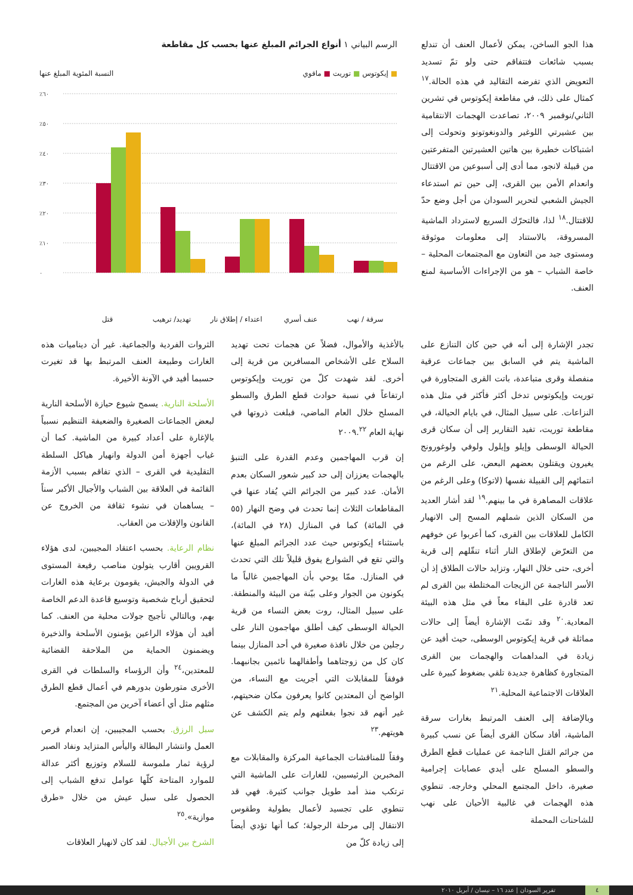هذا الجو الساخن، يمكن لأعمال العنف أن تندلع بسبب شائعات فتتفاقم حتى ولو تمّ تسديد التعويض الذي تفرضه التقاليد في هذه الحالة.<sup>١٧</sup> كمثال على ذلك، في مقاطعة إيكوتوس في تشرين الثاني/نوفمبر ٢٠٠٩، تصاعدت الهجمات الانتقامية بين عشيرتي اللوغير والدونغوتونو وتحولت إلى اشتباكات خطيرة بين هاتين العشيرتين المتفرعتين من قبيلة لانجو، مما أدى إلى أسبوعين من الاقتتال وانعدام الأمن بين القرى، إلى حين تم استدعاء الجيش الشعبي لتحرير السودان من أجل وضع حدّ للاقتتال.<sup>١٨</sup> لذا، فالتحرّك السريع لاسترداد الماشية المسروقة، بالاستناد إلى معلومات موثوقة ومستوى جيد من التعاون مع المجتمعات المحلية – خاصة الشباب – هو من الإجراءات الأساسية لمنع العنف.
الرسم البياني ١ أنواع الجرائم المبلغ عنها بحسب كل مقاطعة
■ إيكوتوس ■ توريت ■ ماقوي النسبة المئوية المبلغ عنها
٪٦٠
٪٥٠
٪٤٠
٪٣٠
٪٢٠
٪١٠
٠
قتل تهديد/ ترهيب اعتداء / إطلاق نار عنف أسري سرقة / نهب
تجدر الإشارة إلى أنه في حين كان التنازع على الماشية يتم في السابق بين جماعات عرقية منفصلة وقرى متباعدة، باتت القرى المتجاورة في توريت وإيكوتوس تدخل أكثر فأكثر في مثل هذه النزاعات. على سبيل المثال، في بايام الحيالة، في مقاطعة توريت، تفيد التقارير إلى أن سكان قرى الحيالة الوسطى وإيلو وإيلول ولوفي ولوغورونج يغيرون ويقتلون بعضهم البعض، على الرغم من انتمائهم إلى القبيلة نفسها (لاتوكا) وعلى الرغم من علاقات المصاهرة في ما بينهم.<sup>١٩</sup> لقد أشار العديد من السكان الذين شملهم المسح إلى الانهيار الكامل للعلاقات بين القرى، كما أعربوا عن خوفهم من التعرّض لإطلاق النار أثناء تنقّلهم إلى قرية أخرى، حتى خلال النهار، وتزايد حالات الطلاق إذ أن الأسر الناجمة عن الزيجات المختلطة بين القرى لم تعد قادرة على البقاء معاً في مثل هذه البيئة المعادية.<sup>٢٠</sup> وقد تمّت الإشارة أيضاً إلى حالات مماثلة في قرية إيكوتوس الوسطى، حيث أفيد عن زيادة في المداهمات والهجمات بين القرى المتجاورة كظاهرة جديدة تلقي بضغوط كبيرة على العلاقات الاجتماعية المحلية.<sup>٢١</sup>
وبالإضافة إلى العنف المرتبط بغارات سرقة الماشية، أفاد سكان القرى أيضاً عن نسب كبيرة من جرائم القتل الناجمة عن عمليات قطع الطرق والسطو المسلح على أيدي عصابات إجرامية صغيرة، داخل المجتمع المحلي وخارجه. تنطوي هذه الهجمات في غالبية الأحيان على نهب للشاحنات المحملة
بالأغذية والأموال، فضلاً عن هجمات تحت تهديد السلاح على الأشخاص المسافرين من قرية إلى أخرى. لقد شهدت كلّ من توريت وإيكوتوس ارتفاعاً في نسبة حوادث قطع الطرق والسطو المسلح خلال العام الماضي، فبلغت ذروتها في نهاية العام ٢٠٠٩.<sup>٢٢</sup>
إن قرب المهاجمين وعدم القدرة على التنبؤ بالهجمات يعززان إلى حد كبير شعور السكان بعدم الأمان. عدد كبير من الجرائم التي يُفاد عنها في المقاطعات الثلاث إنما تحدث في وضح النهار (٥٥ في المائة) كما في المنازل (٢٨ في المائة)، باستثناء إيكوتوس حيث عدد الجرائم المبلغ عنها والتي تقع في الشوارع يفوق قليلاً تلك التي تحدث في المنازل. ممّا يوحي بأن المهاجمين غالباً ما يكونون من الجوار وعلى بيّنة من البيئة والمنطقة. على سبيل المثال، روت بعض النساء من قرية الحيالة الوسطى كيف أطلق مهاجمون النار على رجلين من خلال نافذة صغيرة في أحد المنازل بينما كان كل من زوجتاهما وأطفالهما نائمين بجانبهما. فوفقاً للمقابلات التي أجريت مع النساء، من الواضح أن المعتدين كانوا يعرفون مكان ضحيتهم، غير أنهم قد نجوا بفعلتهم ولم يتم الكشف عن هويتهم.<sup>٢٣</sup>
وفقاً للمناقشات الجماعية المركزة والمقابلات مع المخبرين الرئيسيين، للغارات على الماشية التي ترتكب منذ أمد طويل جوانب كثيرة. فهي قد تنطوي على تجسيد لأعمال بطولية وطقوس الانتقال إلى مرحلة الرجولة؛ كما أنها تؤدي أيضاً إلى زيادة كلّ من
الثروات الفردية والجماعية. غير أن ديناميات هذه الغارات وطبيعة العنف المرتبط بها قد تغيرت حسبما أفيد في الآونة الأخيرة.
الأسلحة النارية. يسمح شيوع حيازة الأسلحة النارية لبعض الجماعات الصغيرة والضعيفة التنظيم نسبياً بالإغارة على أعداد كبيرة من الماشية. كما أن غياب أجهزة أمن الدولة وانهيار هياكل السلطة التقليدية في القرى – الذي تفاقم بسبب الأزمة القائمة في العلاقة بين الشباب والأجيال الأكبر سناً – يساهمان في نشوء ثقافة من الخروج عن القانون والإفلات من العقاب.
نظام الرعاية. بحسب اعتقاد المجيبين، لدى هؤلاء القرويين أقارب يتولون مناصب رفيعة المستوى في الدولة والجيش، يقومون برعاية هذه الغارات لتحقيق أرباح شخصية وتوسيع قاعدة الدعم الخاصة بهم، وبالتالي تأجيج جولات محلية من العنف. كما أفيد أن هؤلاء الراعين يؤمنون الأسلحة والذخيرة ويضمنون الحماية من الملاحقة القضائية للمعتدين،<sup>٢٤</sup> وأن الرؤساء والسلطات في القرى الأخرى متورطون بدورهم في أعمال قطع الطرق مثلهم مثل أي أعضاء آخرين من المجتمع.
سبل الرزق. بحسب المجيبين، إن انعدام فرص العمل وانتشار البطالة واليأس المتزايد ونفاد الصبر لرؤية ثمار ملموسة للسلام وتوزيع أكثر عدالة للموارد المتاحة كلّها عوامل تدفع الشباب إلى الحصول على سبل عيش من خلال «طرق موازية».<sup>٢٥</sup>
الشرخ بين الأجيال. لقد كان لانهيار العلاقات
٤ تقرير السودان | عدد ١٦ – نيسان / أبريل ٢٠١٠